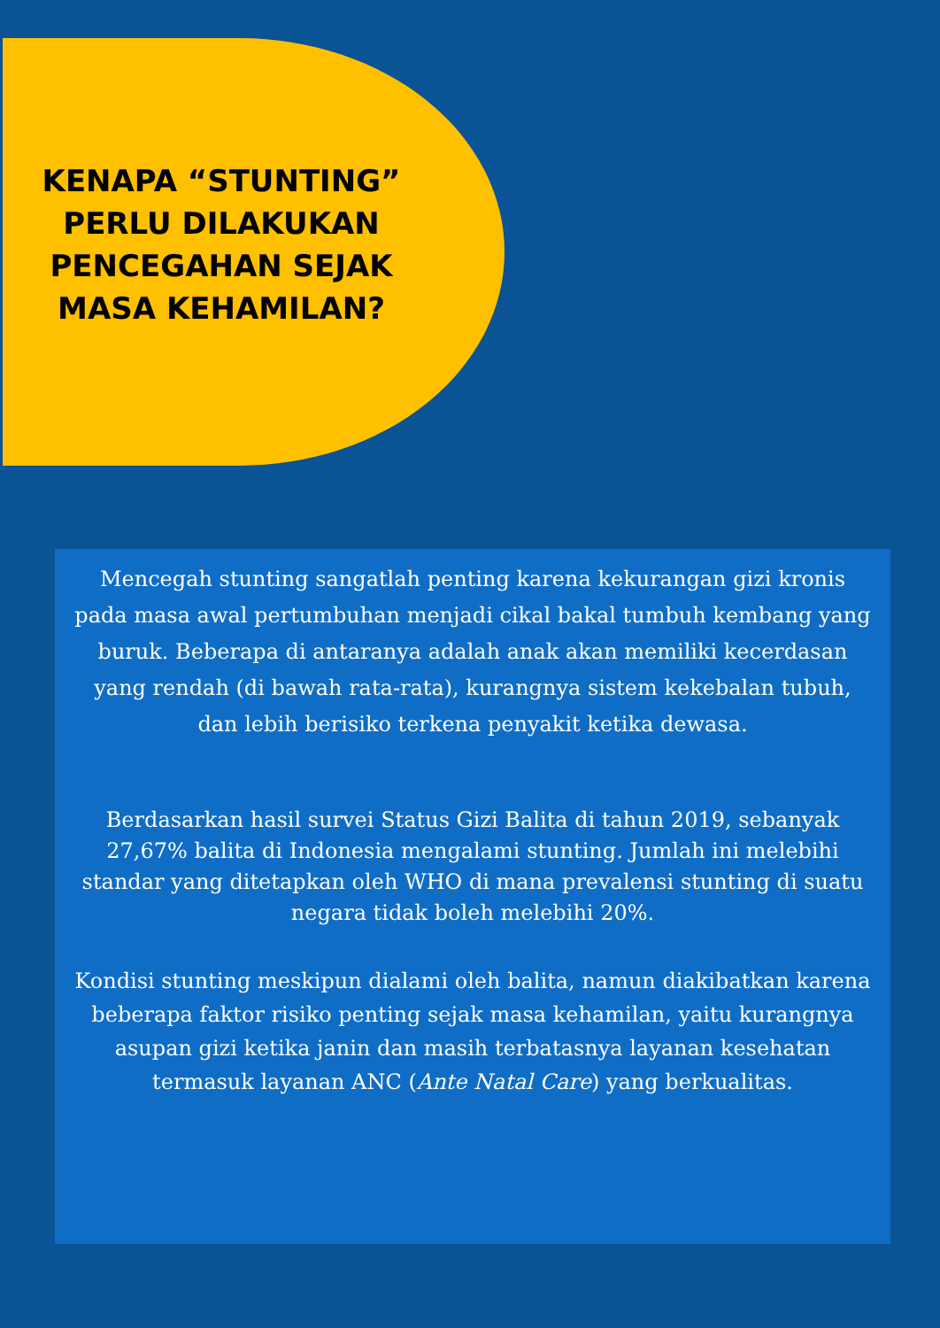KENAPA “STUNTING”
PERLU DILAKUKAN
PENCEGAHAN SEJAK
MASA KEHAMILAN?
Mencegah stunting sangatlah penting karena kekurangan gizi kronis pada masa awal pertumbuhan menjadi cikal bakal tumbuh kembang yang buruk. Beberapa di antaranya adalah anak akan memiliki kecerdasan yang rendah (di bawah rata-rata), kurangnya sistem kekebalan tubuh, dan lebih berisiko terkena penyakit ketika dewasa.
Berdasarkan hasil survei Status Gizi Balita di tahun 2019, sebanyak 27,67% balita di Indonesia mengalami stunting. Jumlah ini melebihi standar yang ditetapkan oleh WHO di mana prevalensi stunting di suatu negara tidak boleh melebihi 20%.
Kondisi stunting meskipun dialami oleh balita, namun diakibatkan karena beberapa faktor risiko penting sejak masa kehamilan, yaitu kurangnya asupan gizi ketika janin dan masih terbatasnya layanan kesehatan termasuk layanan ANC (Ante Natal Care) yang berkualitas.